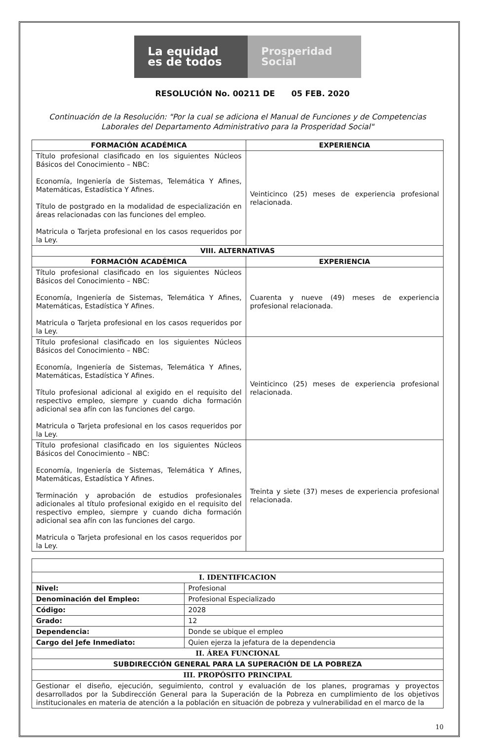La equidad es de todos
Prosperidad Social
RESOLUCIÓN No. 00211 DE 05 FEB. 2020
Continuación de la Resolución: "Por la cual se adiciona el Manual de Funciones y de Competencias Laborales del Departamento Administrativo para la Prosperidad Social"
| FORMACIÓN ACADÉMICA | EXPERIENCIA |
| --- | --- |
| Título profesional clasificado en los siguientes Núcleos Básicos del Conocimiento – NBC: Economía, Ingeniería de Sistemas, Telemática Y Afines, Matemáticas, Estadística Y Afines. Título de postgrado en la modalidad de especialización en áreas relacionadas con las funciones del empleo. Matricula o Tarjeta profesional en los casos requeridos por la Ley. | Veinticinco (25) meses de experiencia profesional relacionada. |
| VIII. ALTERNATIVAS | |
| FORMACIÓN ACADÉMICA | EXPERIENCIA |
| Título profesional clasificado en los siguientes Núcleos Básicos del Conocimiento – NBC: Economía, Ingeniería de Sistemas, Telemática Y Afines, Matemáticas, Estadística Y Afines. Matricula o Tarjeta profesional en los casos requeridos por la Ley. | Cuarenta y nueve (49) meses de experiencia profesional relacionada. |
| Título profesional clasificado en los siguientes Núcleos Básicos del Conocimiento – NBC: Economía, Ingeniería de Sistemas, Telemática Y Afines, Matemáticas, Estadística Y Afines. Título profesional adicional al exigido en el requisito del respectivo empleo, siempre y cuando dicha formación adicional sea afín con las funciones del cargo. Matricula o Tarjeta profesional en los casos requeridos por la Ley. | Veinticinco (25) meses de experiencia profesional relacionada. |
| Título profesional clasificado en los siguientes Núcleos Básicos del Conocimiento – NBC: Economía, Ingeniería de Sistemas, Telemática Y Afines, Matemáticas, Estadística Y Afines. Terminación y aprobación de estudios profesionales adicionales al título profesional exigido en el requisito del respectivo empleo, siempre y cuando dicha formación adicional sea afín con las funciones del cargo. Matricula o Tarjeta profesional en los casos requeridos por la Ley. | Treinta y siete (37) meses de experiencia profesional relacionada. |
| I. IDENTIFICACION | |
| --- | --- |
| Nivel: | Profesional |
| Denominación del Empleo: | Profesional Especializado |
| Código: | 2028 |
| Grado: | 12 |
| Dependencia: | Donde se ubique el empleo |
| Cargo del Jefe Inmediato: | Quien ejerza la jefatura de la dependencia |
| II. ÁREA FUNCIONAL | |
| SUBDIRECCIÓN GENERAL PARA LA SUPERACIÓN DE LA POBREZA | |
| III. PROPÓSITO PRINCIPAL | |
| Gestionar el diseño, ejecución, seguimiento, control y evaluación de los planes, programas y proyectos desarrollados por la Subdirección General para la Superación de la Pobreza en cumplimiento de los objetivos institucionales en materia de atención a la población en situación de pobreza y vulnerabilidad en el marco de la | |
10